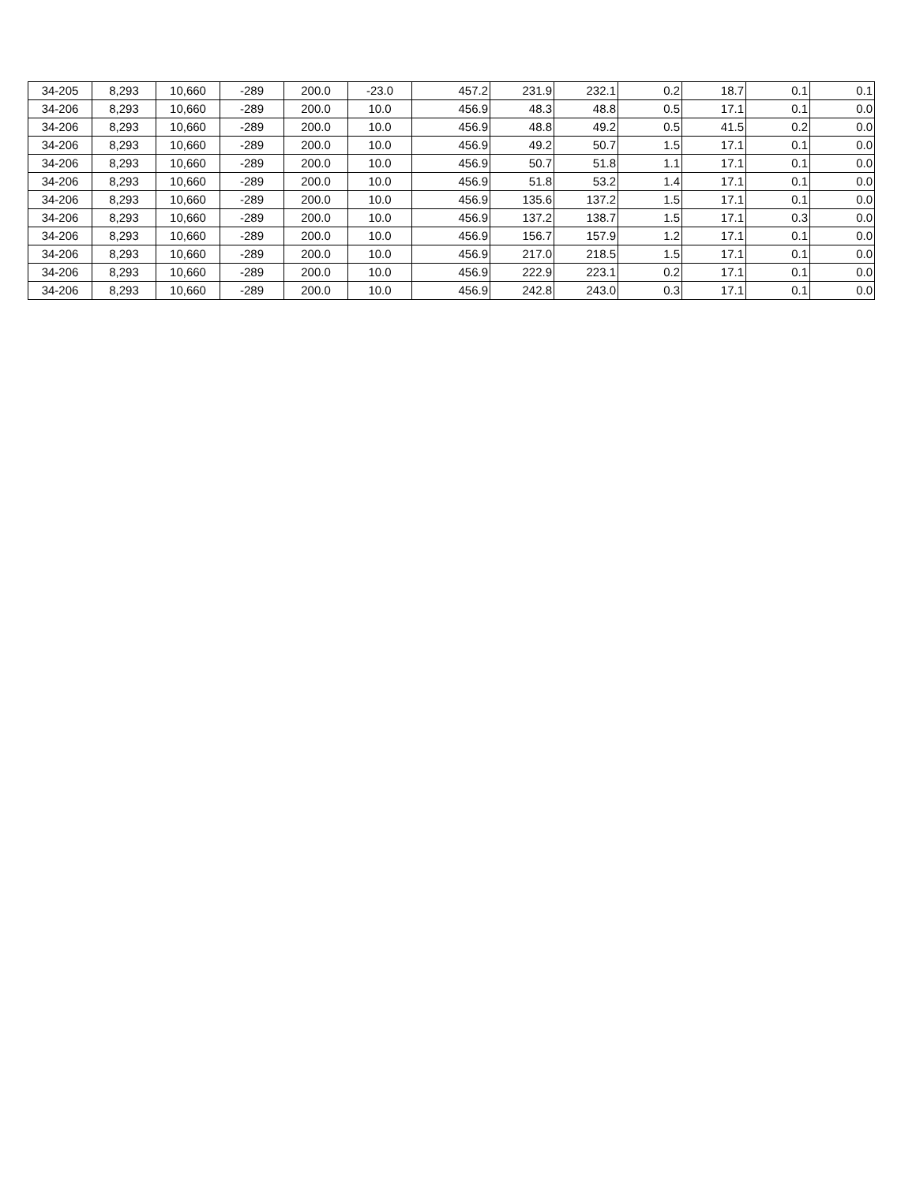| 34-205 | 8,293 | 10,660 | -289 | 200.0 | -23.0 | 457.2 | 231.9 | 232.1 | 0.2 | 18.7 | 0.1 | 0.1 |
| 34-206 | 8,293 | 10,660 | -289 | 200.0 | 10.0 | 456.9 | 48.3 | 48.8 | 0.5 | 17.1 | 0.1 | 0.0 |
| 34-206 | 8,293 | 10,660 | -289 | 200.0 | 10.0 | 456.9 | 48.8 | 49.2 | 0.5 | 41.5 | 0.2 | 0.0 |
| 34-206 | 8,293 | 10,660 | -289 | 200.0 | 10.0 | 456.9 | 49.2 | 50.7 | 1.5 | 17.1 | 0.1 | 0.0 |
| 34-206 | 8,293 | 10,660 | -289 | 200.0 | 10.0 | 456.9 | 50.7 | 51.8 | 1.1 | 17.1 | 0.1 | 0.0 |
| 34-206 | 8,293 | 10,660 | -289 | 200.0 | 10.0 | 456.9 | 51.8 | 53.2 | 1.4 | 17.1 | 0.1 | 0.0 |
| 34-206 | 8,293 | 10,660 | -289 | 200.0 | 10.0 | 456.9 | 135.6 | 137.2 | 1.5 | 17.1 | 0.1 | 0.0 |
| 34-206 | 8,293 | 10,660 | -289 | 200.0 | 10.0 | 456.9 | 137.2 | 138.7 | 1.5 | 17.1 | 0.3 | 0.0 |
| 34-206 | 8,293 | 10,660 | -289 | 200.0 | 10.0 | 456.9 | 156.7 | 157.9 | 1.2 | 17.1 | 0.1 | 0.0 |
| 34-206 | 8,293 | 10,660 | -289 | 200.0 | 10.0 | 456.9 | 217.0 | 218.5 | 1.5 | 17.1 | 0.1 | 0.0 |
| 34-206 | 8,293 | 10,660 | -289 | 200.0 | 10.0 | 456.9 | 222.9 | 223.1 | 0.2 | 17.1 | 0.1 | 0.0 |
| 34-206 | 8,293 | 10,660 | -289 | 200.0 | 10.0 | 456.9 | 242.8 | 243.0 | 0.3 | 17.1 | 0.1 | 0.0 |